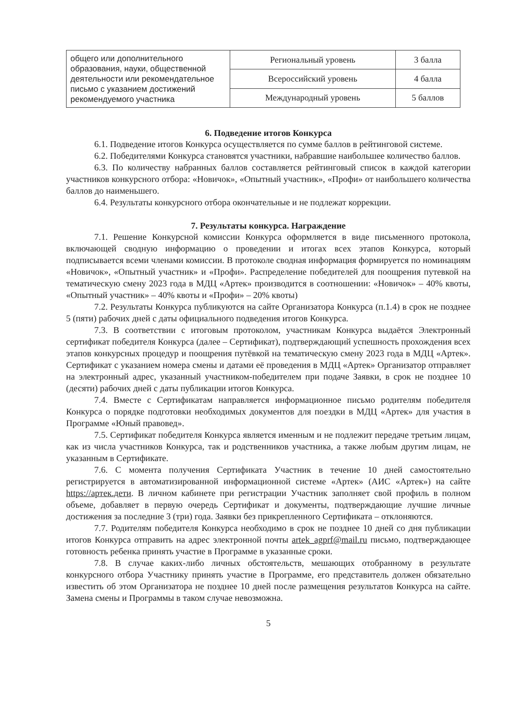| общего или дополнительного образования, науки, общественной деятельности или рекомендательное письмо с указанием достижений рекомендуемого участника | Региональный уровень | 3 балла |
| | Всероссийский уровень | 4 балла |
| | Международный уровень | 5 баллов |
6. Подведение итогов Конкурса
6.1. Подведение итогов Конкурса осуществляется по сумме баллов в рейтинговой системе.
6.2. Победителями Конкурса становятся участники, набравшие наибольшее количество баллов.
6.3. По количеству набранных баллов составляется рейтинговый список в каждой категории участников конкурсного отбора: «Новичок», «Опытный участник», «Профи» от наибольшего количества баллов до наименьшего.
6.4. Результаты конкурсного отбора окончательные и не подлежат коррекции.
7. Результаты конкурса. Награждение
7.1. Решение Конкурсной комиссии Конкурса оформляется в виде письменного протокола, включающей сводную информацию о проведении и итогах всех этапов Конкурса, который подписывается всеми членами комиссии. В протоколе сводная информация формируется по номинациям «Новичок», «Опытный участник» и «Профи». Распределение победителей для поощрения путевкой на тематическую смену 2023 года в МДЦ «Артек» производится в соотношении: «Новичок» – 40% квоты, «Опытный участник» – 40% квоты и «Профи» – 20% квоты)
7.2. Результаты Конкурса публикуются на сайте Организатора Конкурса (п.1.4) в срок не позднее 5 (пяти) рабочих дней с даты официального подведения итогов Конкурса.
7.3. В соответствии с итоговым протоколом, участникам Конкурса выдаётся Электронный сертификат победителя Конкурса (далее – Сертификат), подтверждающий успешность прохождения всех этапов конкурсных процедур и поощрения путёвкой на тематическую смену 2023 года в МДЦ «Артек». Сертификат с указанием номера смены и датами её проведения в МДЦ «Артек» Организатор отправляет на электронный адрес, указанный участником-победителем при подаче Заявки, в срок не позднее 10 (десяти) рабочих дней с даты публикации итогов Конкурса.
7.4. Вместе с Сертификатам направляется информационное письмо родителям победителя Конкурса о порядке подготовки необходимых документов для поездки в МДЦ «Артек» для участия в Программе «Юный правовед».
7.5. Сертификат победителя Конкурса является именным и не подлежит передаче третьим лицам, как из числа участников Конкурса, так и родственников участника, а также любым другим лицам, не указанным в Сертификате.
7.6. С момента получения Сертификата Участник в течение 10 дней самостоятельно регистрируется в автоматизированной информационной системе «Артек» (АИС «Артек») на сайте https://артек.дети. В личном кабинете при регистрации Участник заполняет свой профиль в полном объеме, добавляет в первую очередь Сертификат и документы, подтверждающие лучшие личные достижения за последние 3 (три) года. Заявки без прикрепленного Сертификата – отклоняются.
7.7. Родителям победителя Конкурса необходимо в срок не позднее 10 дней со дня публикации итогов Конкурса отправить на адрес электронной почты artek_agprf@mail.ru письмо, подтверждающее готовность ребенка принять участие в Программе в указанные сроки.
7.8. В случае каких-либо личных обстоятельств, мешающих отобранному в результате конкурсного отбора Участнику принять участие в Программе, его представитель должен обязательно известить об этом Организатора не позднее 10 дней после размещения результатов Конкурса на сайте. Замена смены и Программы в таком случае невозможна.
5